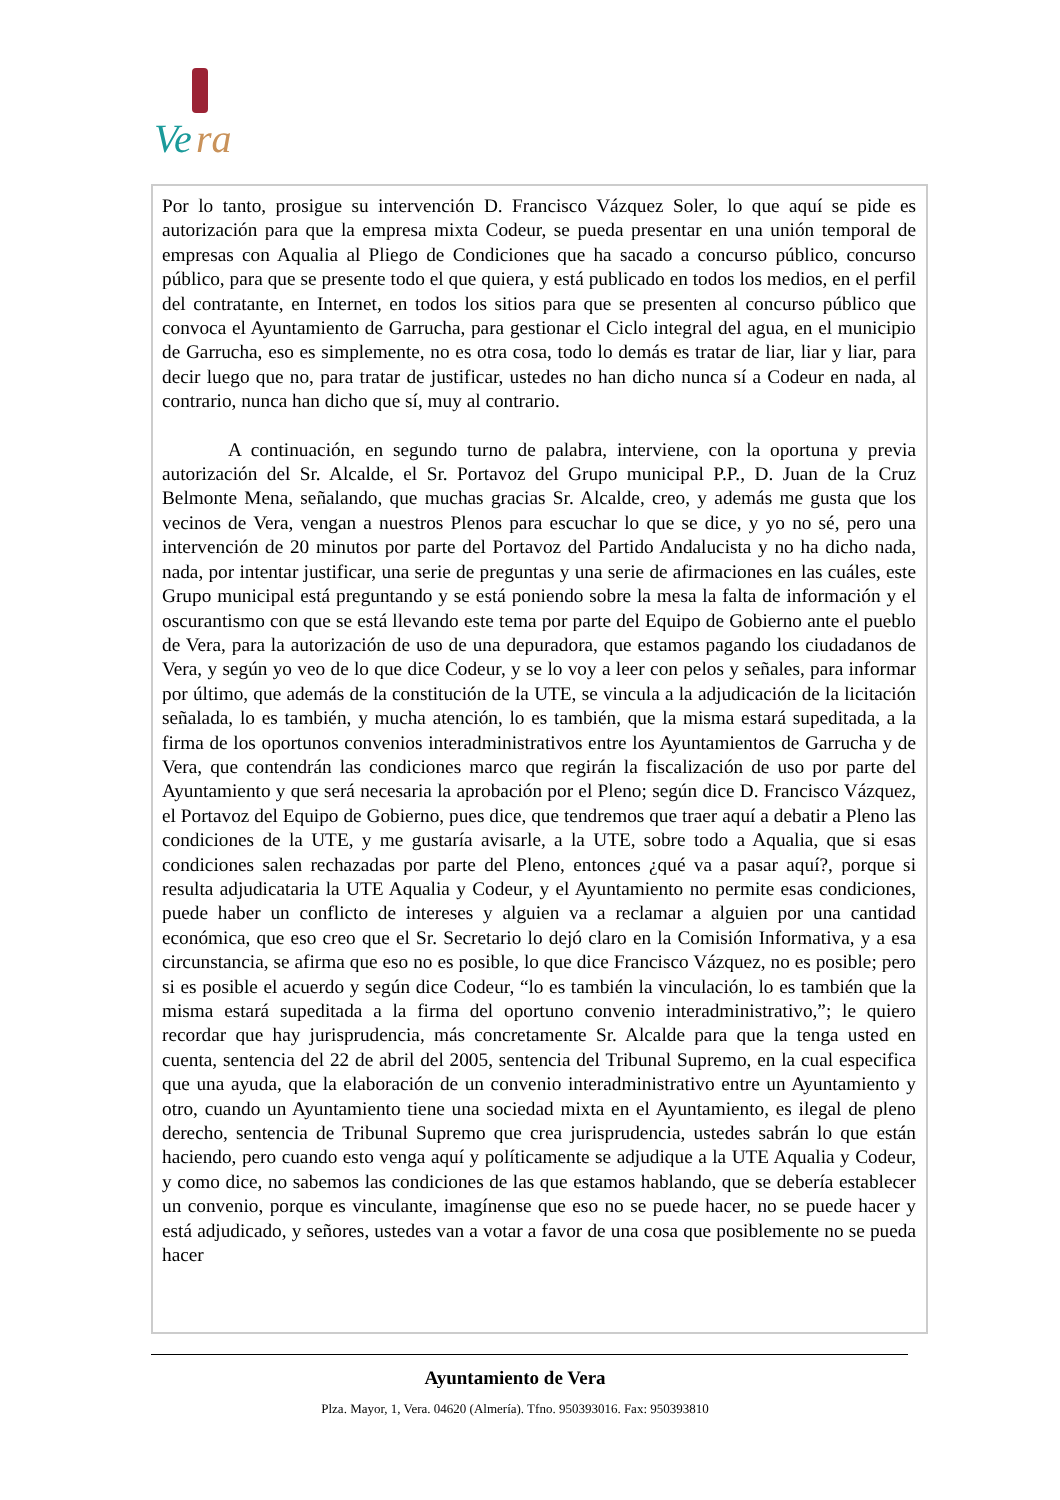Ve
ra
Por lo tanto, prosigue su intervención D. Francisco Vázquez Soler, lo que aquí se pide es autorización para que la empresa mixta Codeur, se pueda presentar en una unión temporal de empresas con Aqualia al Pliego de Condiciones que ha sacado a concurso público, concurso público, para que se presente todo el que quiera, y está publicado en todos los medios, en el perfil del contratante, en Internet, en todos los sitios para que se presenten al concurso público que convoca el Ayuntamiento de Garrucha, para gestionar el Ciclo integral del agua, en el municipio de Garrucha, eso es simplemente, no es otra cosa, todo lo demás es tratar de liar, liar y liar, para decir luego que no, para tratar de justificar, ustedes no han dicho nunca sí a Codeur en nada, al contrario, nunca han dicho que sí, muy al contrario.
A continuación, en segundo turno de palabra, interviene, con la oportuna y previa autorización del Sr. Alcalde, el Sr. Portavoz del Grupo municipal P.P., D. Juan de la Cruz Belmonte Mena, señalando, que muchas gracias Sr. Alcalde, creo, y además me gusta que los vecinos de Vera, vengan a nuestros Plenos para escuchar lo que se dice, y yo no sé, pero una intervención de 20 minutos por parte del Portavoz del Partido Andalucista y no ha dicho nada, nada, por intentar justificar, una serie de preguntas y una serie de afirmaciones en las cuáles, este Grupo municipal está preguntando y se está poniendo sobre la mesa la falta de información y el oscurantismo con que se está llevando este tema por parte del Equipo de Gobierno ante el pueblo de Vera, para la autorización de uso de una depuradora, que estamos pagando los ciudadanos de Vera, y según yo veo de lo que dice Codeur, y se lo voy a leer con pelos y señales, para informar por último, que además de la constitución de la UTE, se vincula a la adjudicación de la licitación señalada, lo es también, y mucha atención, lo es también, que la misma estará supeditada, a la firma de los oportunos convenios interadministrativos entre los Ayuntamientos de Garrucha y de Vera, que contendrán las condiciones marco que regirán la fiscalización de uso por parte del Ayuntamiento y que será necesaria la aprobación por el Pleno; según dice D. Francisco Vázquez, el Portavoz del Equipo de Gobierno, pues dice, que tendremos que traer aquí a debatir a Pleno las condiciones de la UTE, y me gustaría avisarle, a la UTE, sobre todo a Aqualia, que si esas condiciones salen rechazadas por parte del Pleno, entonces ¿qué va a pasar aquí?, porque si resulta adjudicataria la UTE Aqualia y Codeur, y el Ayuntamiento no permite esas condiciones, puede haber un conflicto de intereses y alguien va a reclamar a alguien por una cantidad económica, que eso creo que el Sr. Secretario lo dejó claro en la Comisión Informativa, y a esa circunstancia, se afirma que eso no es posible, lo que dice Francisco Vázquez, no es posible; pero si es posible el acuerdo y según dice Codeur, “lo es también la vinculación, lo es también que la misma estará supeditada a la firma del oportuno convenio interadministrativo,”; le quiero recordar que hay jurisprudencia, más concretamente Sr. Alcalde para que la tenga usted en cuenta, sentencia del 22 de abril del 2005, sentencia del Tribunal Supremo, en la cual especifica que una ayuda, que la elaboración de un convenio interadministrativo entre un Ayuntamiento y otro, cuando un Ayuntamiento tiene una sociedad mixta en el Ayuntamiento, es ilegal de pleno derecho, sentencia de Tribunal Supremo que crea jurisprudencia, ustedes sabrán lo que están haciendo, pero cuando esto venga aquí y políticamente se adjudique a la UTE Aqualia y Codeur, y como dice, no sabemos las condiciones de las que estamos hablando, que se debería establecer un convenio, porque es vinculante, imagínense que eso no se puede hacer, no se puede hacer y está adjudicado, y señores, ustedes van a votar a favor de una cosa que posiblemente no se pueda hacer
Ayuntamiento de Vera
Plza. Mayor, 1, Vera. 04620 (Almería). Tfno. 950393016. Fax: 950393810